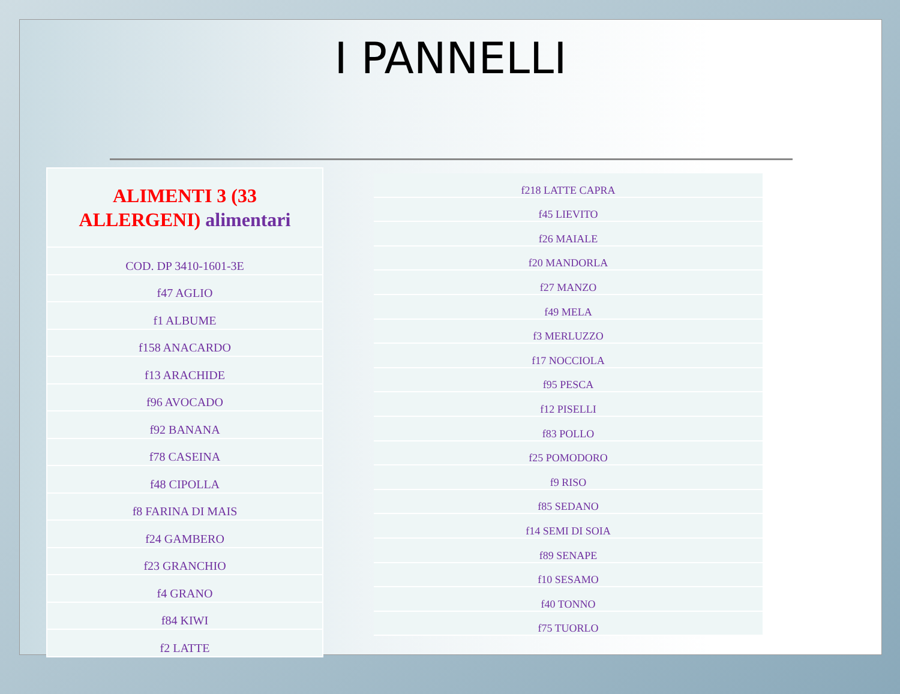I PANNELLI
| ALIMENTI 3 (33 ALLERGENI) alimentari |
| --- |
| COD. DP 3410-1601-3E |
| f47 AGLIO |
| f1 ALBUME |
| f158 ANACARDO |
| f13 ARACHIDE |
| f96 AVOCADO |
| f92 BANANA |
| f78 CASEINA |
| f48 CIPOLLA |
| f8 FARINA DI MAIS |
| f24 GAMBERO |
| f23 GRANCHIO |
| f4 GRANO |
| f84 KIWI |
| f2 LATTE |
| f218 LATTE CAPRA |
| f45 LIEVITO |
| f26 MAIALE |
| f20 MANDORLA |
| f27 MANZO |
| f49 MELA |
| f3 MERLUZZO |
| f17 NOCCIOLA |
| f95 PESCA |
| f12 PISELLI |
| f83 POLLO |
| f25 POMODORO |
| f9 RISO |
| f85 SEDANO |
| f14 SEMI DI SOIA |
| f89 SENAPE |
| f10 SESAMO |
| f40 TONNO |
| f75 TUORLO |